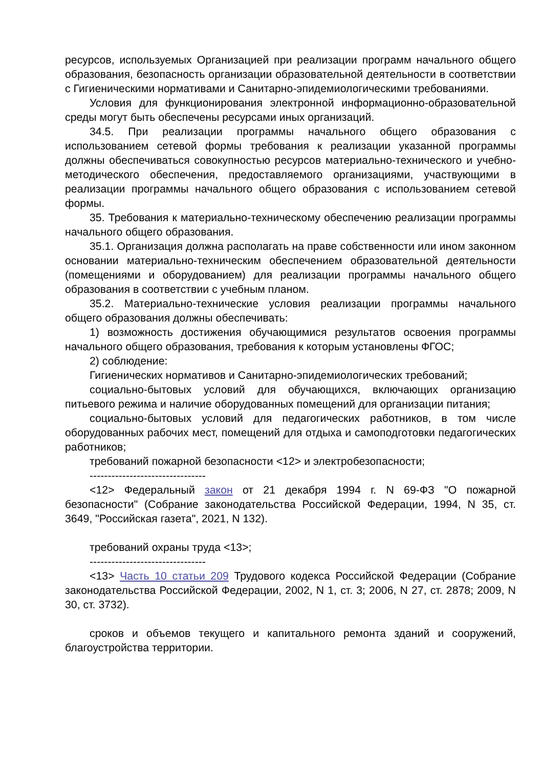ресурсов, используемых Организацией при реализации программ начального общего образования, безопасность организации образовательной деятельности в соответствии с Гигиеническими нормативами и Санитарно-эпидемиологическими требованиями.
Условия для функционирования электронной информационно-образовательной среды могут быть обеспечены ресурсами иных организаций.
34.5. При реализации программы начального общего образования с использованием сетевой формы требования к реализации указанной программы должны обеспечиваться совокупностью ресурсов материально-технического и учебно-методического обеспечения, предоставляемого организациями, участвующими в реализации программы начального общего образования с использованием сетевой формы.
35. Требования к материально-техническому обеспечению реализации программы начального общего образования.
35.1. Организация должна располагать на праве собственности или ином законном основании материально-техническим обеспечением образовательной деятельности (помещениями и оборудованием) для реализации программы начального общего образования в соответствии с учебным планом.
35.2. Материально-технические условия реализации программы начального общего образования должны обеспечивать:
1) возможность достижения обучающимися результатов освоения программы начального общего образования, требования к которым установлены ФГОС;
2) соблюдение:
Гигиенических нормативов и Санитарно-эпидемиологических требований;
социально-бытовых условий для обучающихся, включающих организацию питьевого режима и наличие оборудованных помещений для организации питания;
социально-бытовых условий для педагогических работников, в том числе оборудованных рабочих мест, помещений для отдыха и самоподготовки педагогических работников;
требований пожарной безопасности <12> и электробезопасности;
--------------------------------
<12> Федеральный закон от 21 декабря 1994 г. N 69-ФЗ "О пожарной безопасности" (Собрание законодательства Российской Федерации, 1994, N 35, ст. 3649, "Российская газета", 2021, N 132).
требований охраны труда <13>;
--------------------------------
<13> Часть 10 статьи 209 Трудового кодекса Российской Федерации (Собрание законодательства Российской Федерации, 2002, N 1, ст. 3; 2006, N 27, ст. 2878; 2009, N 30, ст. 3732).
сроков и объемов текущего и капитального ремонта зданий и сооружений, благоустройства территории.